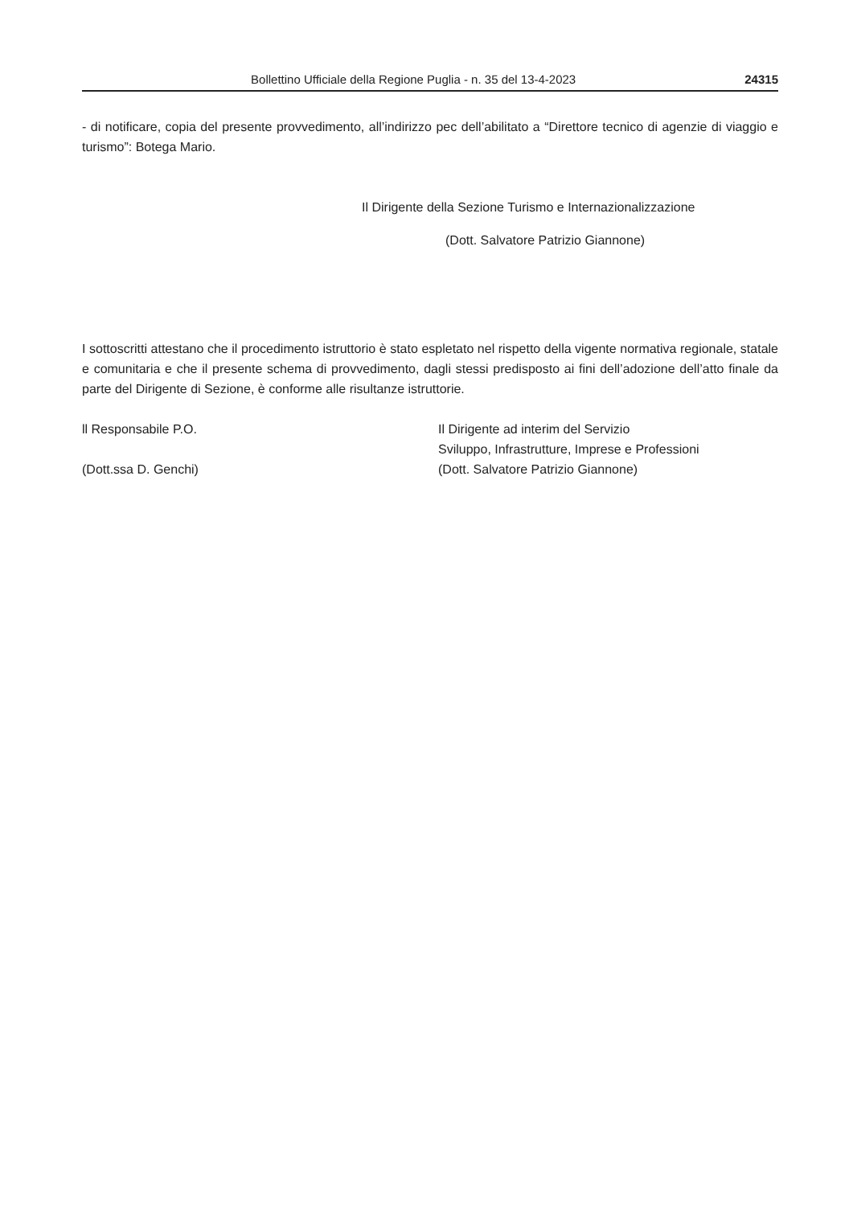Bollettino Ufficiale della Regione Puglia - n. 35 del 13-4-2023 24315
- di notificare, copia del presente provvedimento, all’indirizzo pec dell’abilitato a “Direttore tecnico di agenzie di viaggio e turismo”: Botega Mario.
Il Dirigente della Sezione Turismo e Internazionalizzazione
(Dott. Salvatore Patrizio Giannone)
I sottoscritti attestano che il procedimento istruttorio è stato espletato nel rispetto della vigente normativa regionale, statale e comunitaria e che il presente schema di provvedimento, dagli stessi predisposto ai fini dell’adozione dell’atto finale da parte del Dirigente di Sezione, è conforme alle risultanze istruttorie.
ll Responsabile P.O.
(Dott.ssa D. Genchi)
Il Dirigente ad interim del Servizio
Sviluppo, Infrastrutture, Imprese e Professioni
(Dott. Salvatore Patrizio Giannone)